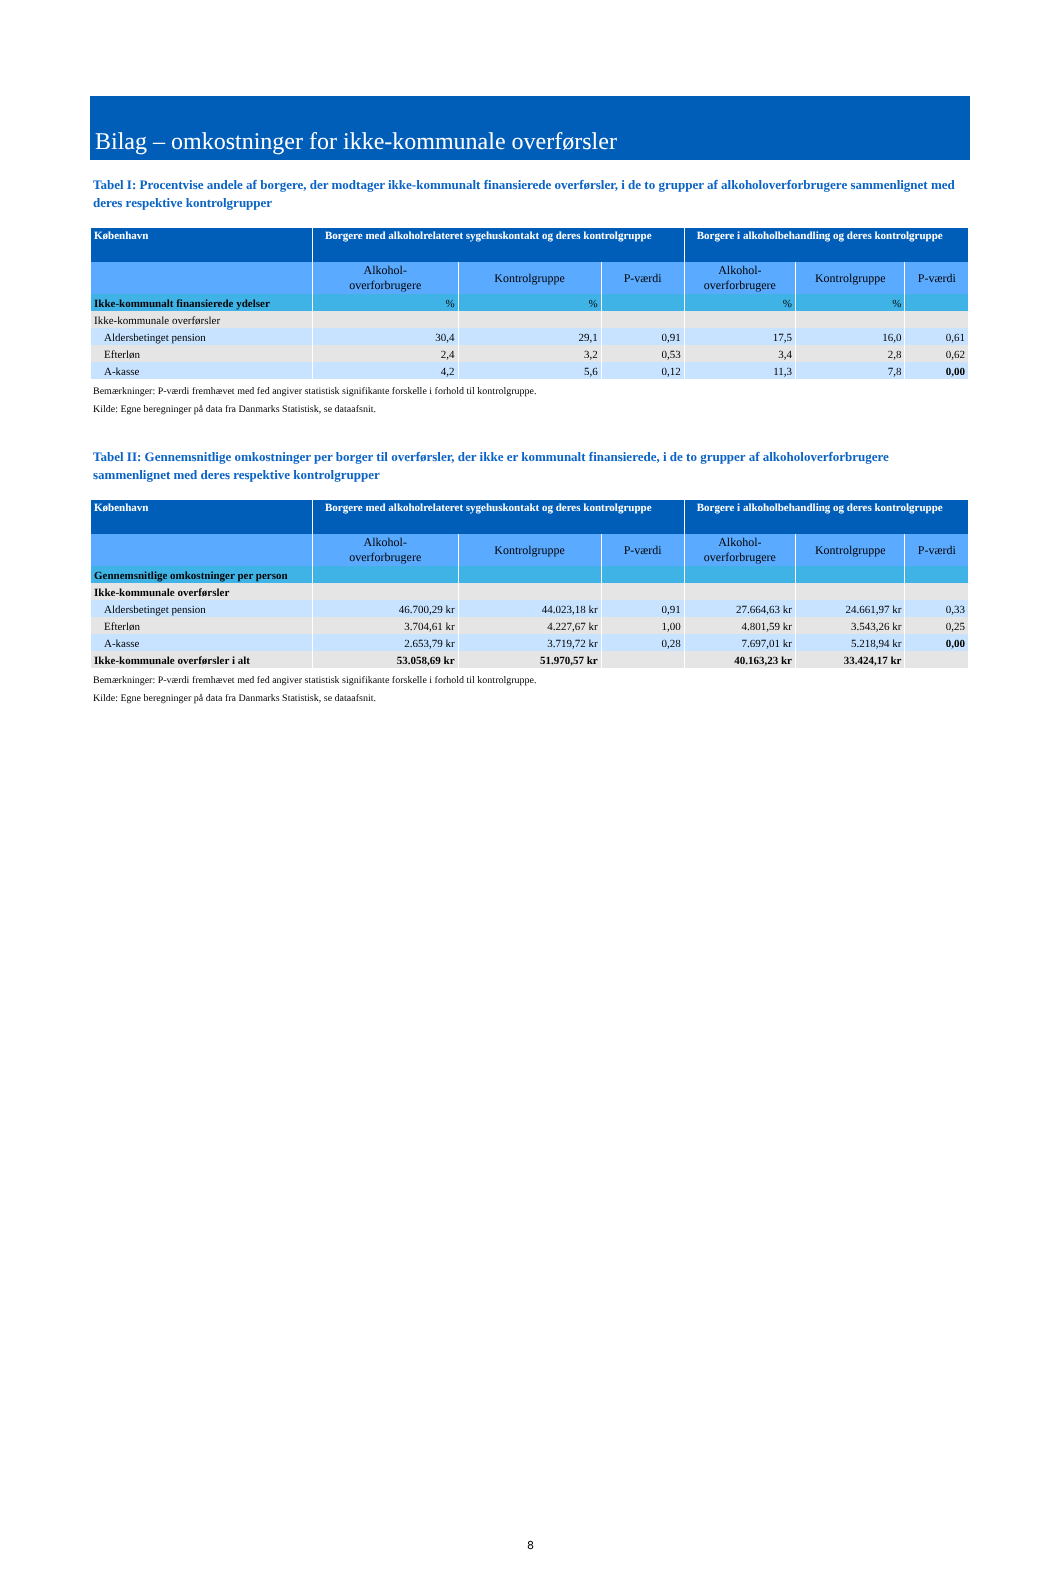Bilag – omkostninger for ikke-kommunale overførsler
Tabel I: Procentvise andele af borgere, der modtager ikke-kommunalt finansierede overførsler, i de to grupper af alkoholoverforbrugere sammenlignet med deres respektive kontrolgrupper
| København | Borgere med alkoholrelateret sygehuskontakt og deres kontrolgruppe | | | Borgere i alkoholbehandling og deres kontrolgruppe | | |
| --- | --- | --- | --- | --- | --- | --- |
| | Alkohol- overforbrugere | Kontrolgruppe | P-værdi | Alkohol- overforbrugere | Kontrolgruppe | P-værdi |
| Ikke-kommunalt finansierede ydelser | % | % | | % | % | |
| Ikke-kommunale overførsler | | | | | | |
| Aldersbetinget pension | 30,4 | 29,1 | 0,91 | 17,5 | 16,0 | 0,61 |
| Efterløn | 2,4 | 3,2 | 0,53 | 3,4 | 2,8 | 0,62 |
| A-kasse | 4,2 | 5,6 | 0,12 | 11,3 | 7,8 | 0,00 |
Bemærkninger: P-værdi fremhævet med fed angiver statistisk signifikante forskelle i forhold til kontrolgruppe.
Kilde: Egne beregninger på data fra Danmarks Statistisk, se dataafsnit.
Tabel II: Gennemsnitlige omkostninger per borger til overførsler, der ikke er kommunalt finansierede, i de to grupper af alkoholoverforbrugere sammenlignet med deres respektive kontrolgrupper
| København | Borgere med alkoholrelateret sygehuskontakt og deres kontrolgruppe | | | Borgere i alkoholbehandling og deres kontrolgruppe | | |
| --- | --- | --- | --- | --- | --- | --- |
| | Alkohol- overforbrugere | Kontrolgruppe | P-værdi | Alkohol- overforbrugere | Kontrolgruppe | P-værdi |
| Gennemsnitlige omkostninger per person | | | | | | |
| Ikke-kommunale overførsler | | | | | | |
| Aldersbetinget pension | 46.700,29 kr | 44.023,18 kr | 0,91 | 27.664,63 kr | 24.661,97 kr | 0,33 |
| Efterløn | 3.704,61 kr | 4.227,67 kr | 1,00 | 4.801,59 kr | 3.543,26 kr | 0,25 |
| A-kasse | 2.653,79 kr | 3.719,72 kr | 0,28 | 7.697,01 kr | 5.218,94 kr | 0,00 |
| Ikke-kommunale overførsler i alt | 53.058,69 kr | 51.970,57 kr | | 40.163,23 kr | 33.424,17 kr | |
Bemærkninger: P-værdi fremhævet med fed angiver statistisk signifikante forskelle i forhold til kontrolgruppe.
Kilde: Egne beregninger på data fra Danmarks Statistisk, se dataafsnit.
8